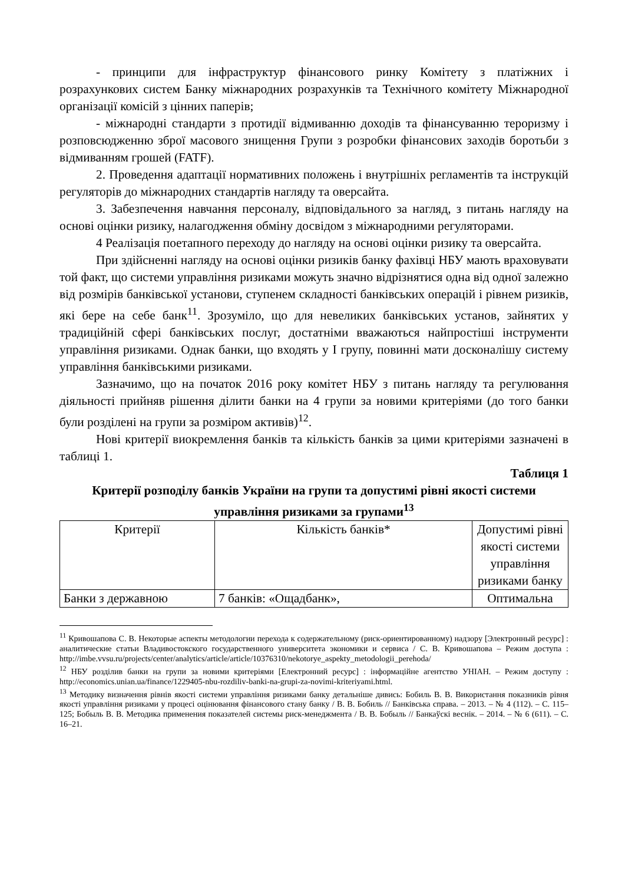- принципи для інфраструктур фінансового ринку Комітету з платіжних і розрахункових систем Банку міжнародних розрахунків та Технічного комітету Міжнародної організації комісій з цінних паперів;
- міжнародні стандарти з протидії відмиванню доходів та фінансуванню тероризму і розповсюдженню зброї масового знищення Групи з розробки фінансових заходів боротьби з відмиванням грошей (FATF).
2. Проведення адаптації нормативних положень і внутрішніх регламентів та інструкцій регуляторів до міжнародних стандартів нагляду та оверсайта.
3. Забезпечення навчання персоналу, відповідального за нагляд, з питань нагляду на основі оцінки ризику, налагодження обміну досвідом з міжнародними регуляторами.
4 Реалізація поетапного переходу до нагляду на основі оцінки ризику та оверсайта.
При здійсненні нагляду на основі оцінки ризиків банку фахівці НБУ мають враховувати той факт, що системи управління ризиками можуть значно відрізнятися одна від одної залежно від розмірів банківської установи, ступенем складності банківських операцій і рівнем ризиків, які бере на себе банк<sup>11</sup>. Зрозуміло, що для невеликих банківських установ, зайнятих у традиційній сфері банківських послуг, достатніми вважаються найпростіші інструменти управління ризиками. Однак банки, що входять у І групу, повинні мати досконалішу систему управління банківськими ризиками.
Зазначимо, що на початок 2016 року комітет НБУ з питань нагляду та регулювання діяльності прийняв рішення ділити банки на 4 групи за новими критеріями (до того банки були розділені на групи за розміром активів)<sup>12</sup>.
Нові критерії виокремлення банків та кількість банків за цими критеріями зазначені в таблиці 1.
Таблиця 1
Критерії розподілу банків України на групи та допустимі рівні якості системи управління ризиками за групами<sup>13</sup>
| Критерії | Кількість банків* | Допустимі рівні якості системи управління ризиками банку |
| Банки з державною | 7 банків: «Ощадбанк», | Оптимальна |
<sup>11</sup> Кривошапова С. В. Некоторые аспекты методологии перехода к содержательному (риск-ориентированному) надзору [Электронный ресурс] : аналитические статьи Владивостокского государственного университета экономики и сервиса / С. В. Кривошапова – Режим доступа : http://imbe.vvsu.ru/projects/center/analytics/article/article/10376310/nekotorye_aspekty_metodologii_perehoda/
<sup>12</sup> НБУ розділив банки на групи за новими критеріями [Електронний ресурс] : інформаційне агентство УНІАН. – Режим доступу : http://economics.unian.ua/finance/1229405-nbu-rozdiliv-banki-na-grupi-za-novimi-kriteriyami.html.
<sup>13</sup> Методику визначення рівнів якості системи управління ризиками банку детальніше дивись: Бобиль В. В. Використання показників рівня якості управління ризиками у процесі оцінювання фінансового стану банку / В. В. Бобиль // Банківська справа. – 2013. – № 4 (112). – С. 115–125; Бобыль В. В. Методика применения показателей системы риск-менеджмента / В. В. Бобыль // Банкаўскі веснік. – 2014. – № 6 (611). – С. 16–21.